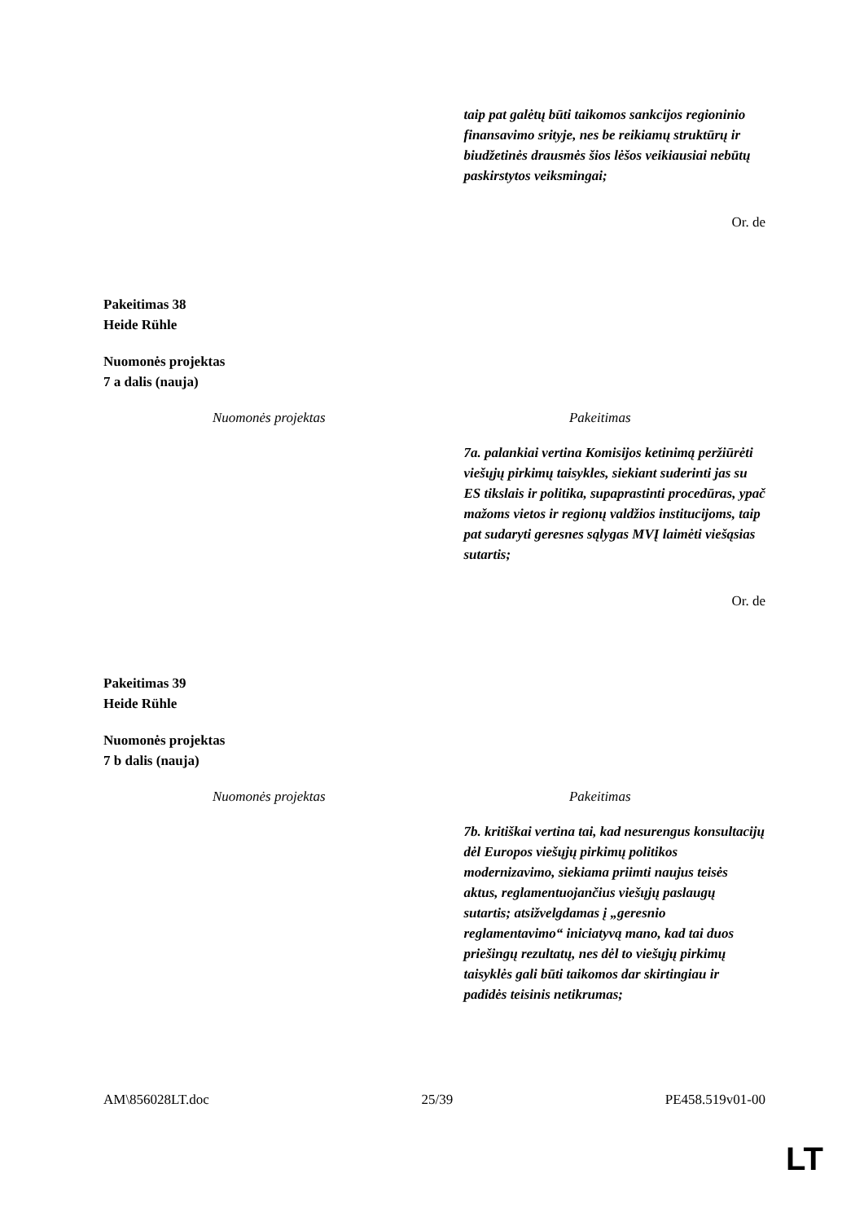| | taip pat galėtų būti taikomos sankcijos regioninio finansavimo srityje, nes be reikiamų struktūrų ir biudžetinės drausmės šios lėšos veikiausiai nebūtų paskirstytos veiksmingai; |
Or. de
Pakeitimas 38
Heide Rühle
Nuomonės projektas
7 a dalis (nauja)
| Nuomonės projektas | Pakeitimas |
| --- | --- |
| | 7a. palankiai vertina Komisijos ketinimą peržiūrėti viešųjų pirkimų taisykles, siekiant suderinti jas su ES tikslais ir politika, supaprastinti procedūras, ypač mažoms vietos ir regionų valdžios institucijoms, taip pat sudaryti geresnes sąlygas MVĮ laimėti viešąsias sutartis; |
Or. de
Pakeitimas 39
Heide Rühle
Nuomonės projektas
7 b dalis (nauja)
| Nuomonės projektas | Pakeitimas |
| --- | --- |
| | 7b. kritiškai vertina tai, kad nesurengus konsultacijų dėl Europos viešųjų pirkimų politikos modernizavimo, siekiama priimti naujus teisės aktus, reglamentuojančius viešųjų paslaugų sutartis; atsižvelgdamas į „geresnio reglamentavimo“ iniciatyvą mano, kad tai duos priešingų rezultatų, nes dėl to viešųjų pirkimų taisyklės gali būti taikomos dar skirtingiau ir padidės teisinis netikrumas; |
AM\856028LT.doc 25/39 PE458.519v01-00
LT